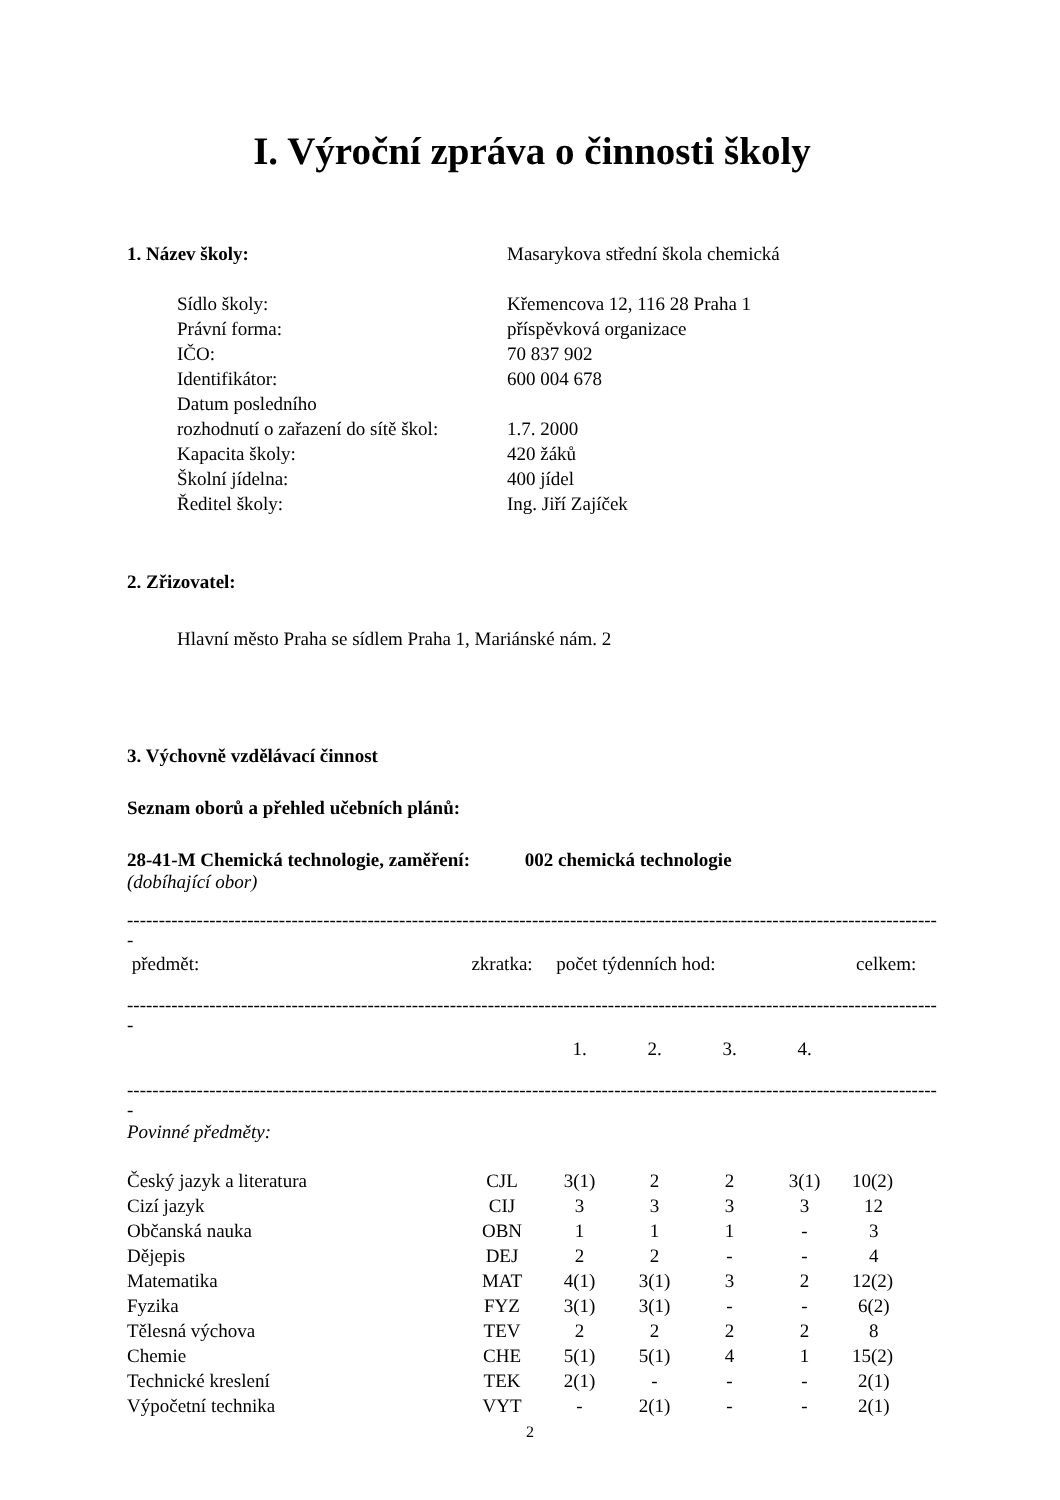I. Výroční zpráva o činnosti školy
1. Název školy: Masarykova střední škola chemická
Sídlo školy: Křemencova 12, 116 28 Praha 1
Právní forma: příspěvková organizace
IČO: 70 837 902
Identifikátor: 600 004 678
Datum posledního
rozhodnutí o zařazení do sítě škol:
1.7. 2000
Kapacita školy: 420 žáků
Školní jídelna: 400 jídel
Ředitel školy: Ing. Jiří Zajíček
2. Zřizovatel:
Hlavní město Praha se sídlem Praha 1, Mariánské nám. 2
3. Výchovně vzdělávací činnost
Seznam oborů a přehled učebních plánů:
28-41-M Chemická technologie, zaměření: 002 chemická technologie
(dobíhající obor)
--------------------------------------------------------------------------------------------------------------------------------------------------------------------
-
| předmět: | zkratka: | počet týdenních hod: | celkem: |
--------------------------------------------------------------------------------------------------------------------------------------------------------------------
-
| | 1. | 2. | 3. | 4. | |
--------------------------------------------------------------------------------------------------------------------------------------------------------------------
-
Povinné předměty:
| Český jazyk a literatura | CJL | 3(1) | 2 | 2 | 3(1) | 10(2) |
| Cizí jazyk | CIJ | 3 | 3 | 3 | 3 | 12 |
| Občanská nauka | OBN | 1 | 1 | 1 | - | 3 |
| Dějepis | DEJ | 2 | 2 | - | - | 4 |
| Matematika | MAT | 4(1) | 3(1) | 3 | 2 | 12(2) |
| Fyzika | FYZ | 3(1) | 3(1) | - | - | 6(2) |
| Tělesná výchova | TEV | 2 | 2 | 2 | 2 | 8 |
| Chemie | CHE | 5(1) | 5(1) | 4 | 1 | 15(2) |
| Technické kreslení | TEK | 2(1) | - | - | - | 2(1) |
| Výpočetní technika | VYT | - | 2(1) | - | - | 2(1) |
2